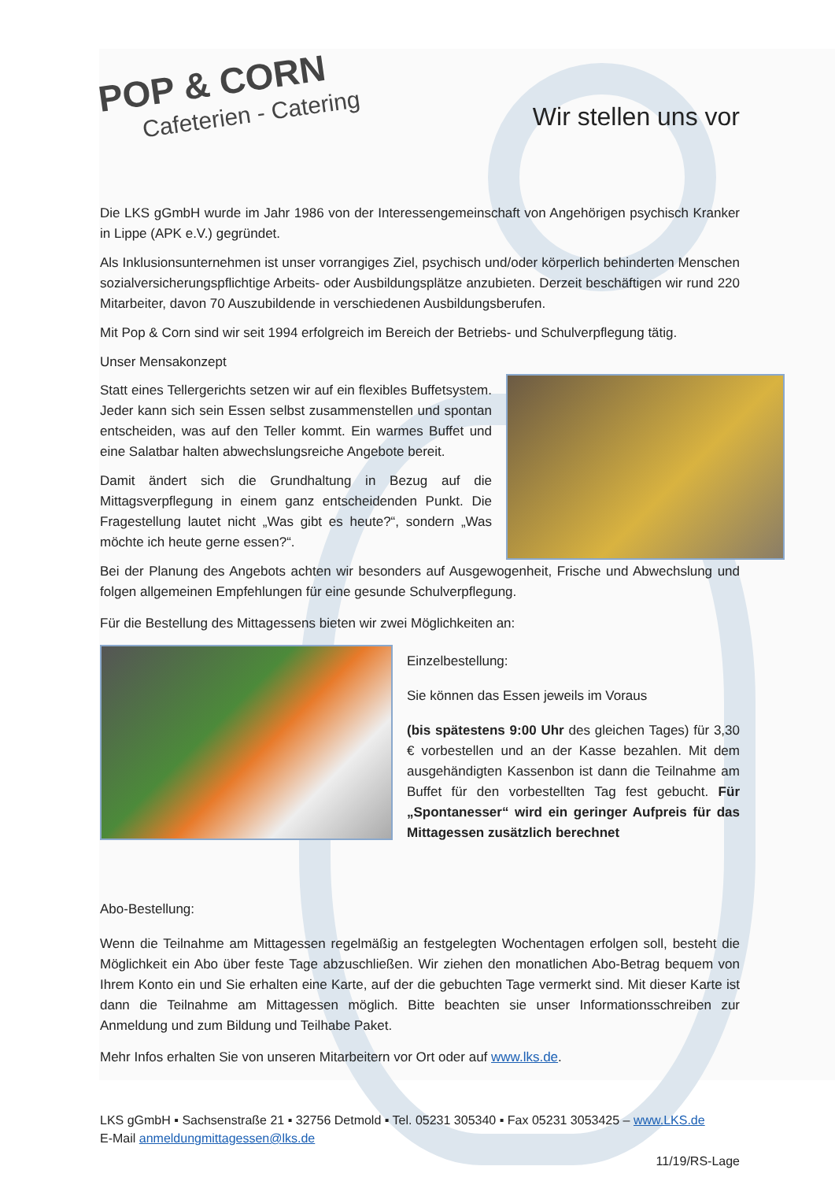POP & CORN
Cafeterien - Catering
Wir stellen uns vor
Die LKS gGmbH wurde im Jahr 1986 von der Interessengemeinschaft von Angehörigen psychisch Kranker in Lippe (APK e.V.) gegründet.
Als Inklusionsunternehmen ist unser vorrangiges Ziel, psychisch und/oder körperlich behinderten Menschen sozialversicherungspflichtige Arbeits- oder Ausbildungsplätze anzubieten. Derzeit beschäftigen wir rund 220 Mitarbeiter, davon 70 Auszubildende in verschiedenen Ausbildungsberufen.
Mit Pop & Corn sind wir seit 1994 erfolgreich im Bereich der Betriebs- und Schulverpflegung tätig.
Unser Mensakonzept
Statt eines Tellergerichts setzen wir auf ein flexibles Buffetsystem. Jeder kann sich sein Essen selbst zusammenstellen und spontan entscheiden, was auf den Teller kommt. Ein warmes Buffet und eine Salatbar halten abwechslungsreiche Angebote bereit.
Damit ändert sich die Grundhaltung in Bezug auf die Mittagsverpflegung in einem ganz entscheidenden Punkt. Die Fragestellung lautet nicht „Was gibt es heute?“, sondern „Was möchte ich heute gerne essen?“.
Bei der Planung des Angebots achten wir besonders auf Ausgewogenheit, Frische und Abwechslung und folgen allgemeinen Empfehlungen für eine gesunde Schulverpflegung.
Für die Bestellung des Mittagessens bieten wir zwei Möglichkeiten an:
Einzelbestellung:
Sie können das Essen jeweils im Voraus
(bis spätestens 9:00 Uhr des gleichen Tages) für 3,30 € vorbestellen und an der Kasse bezahlen. Mit dem ausgehändigten Kassenbon ist dann die Teilnahme am Buffet für den vorbestellten Tag fest gebucht. Für „Spontanesser“ wird ein geringer Aufpreis für das Mittagessen zusätzlich berechnet
Abo-Bestellung:
Wenn die Teilnahme am Mittagessen regelmäßig an festgelegten Wochentagen erfolgen soll, besteht die Möglichkeit ein Abo über feste Tage abzuschließen. Wir ziehen den monatlichen Abo-Betrag bequem von Ihrem Konto ein und Sie erhalten eine Karte, auf der die gebuchten Tage vermerkt sind. Mit dieser Karte ist dann die Teilnahme am Mittagessen möglich. Bitte beachten sie unser Informationsschreiben zur Anmeldung und zum Bildung und Teilhabe Paket.
Mehr Infos erhalten Sie von unseren Mitarbeitern vor Ort oder auf www.lks.de.
LKS gGmbH ▪ Sachsenstraße 21 ▪ 32756 Detmold ▪ Tel. 05231 305340 ▪ Fax 05231 3053425 – www.LKS.de
E-Mail anmeldungmittagessen@lks.de
11/19/RS-Lage